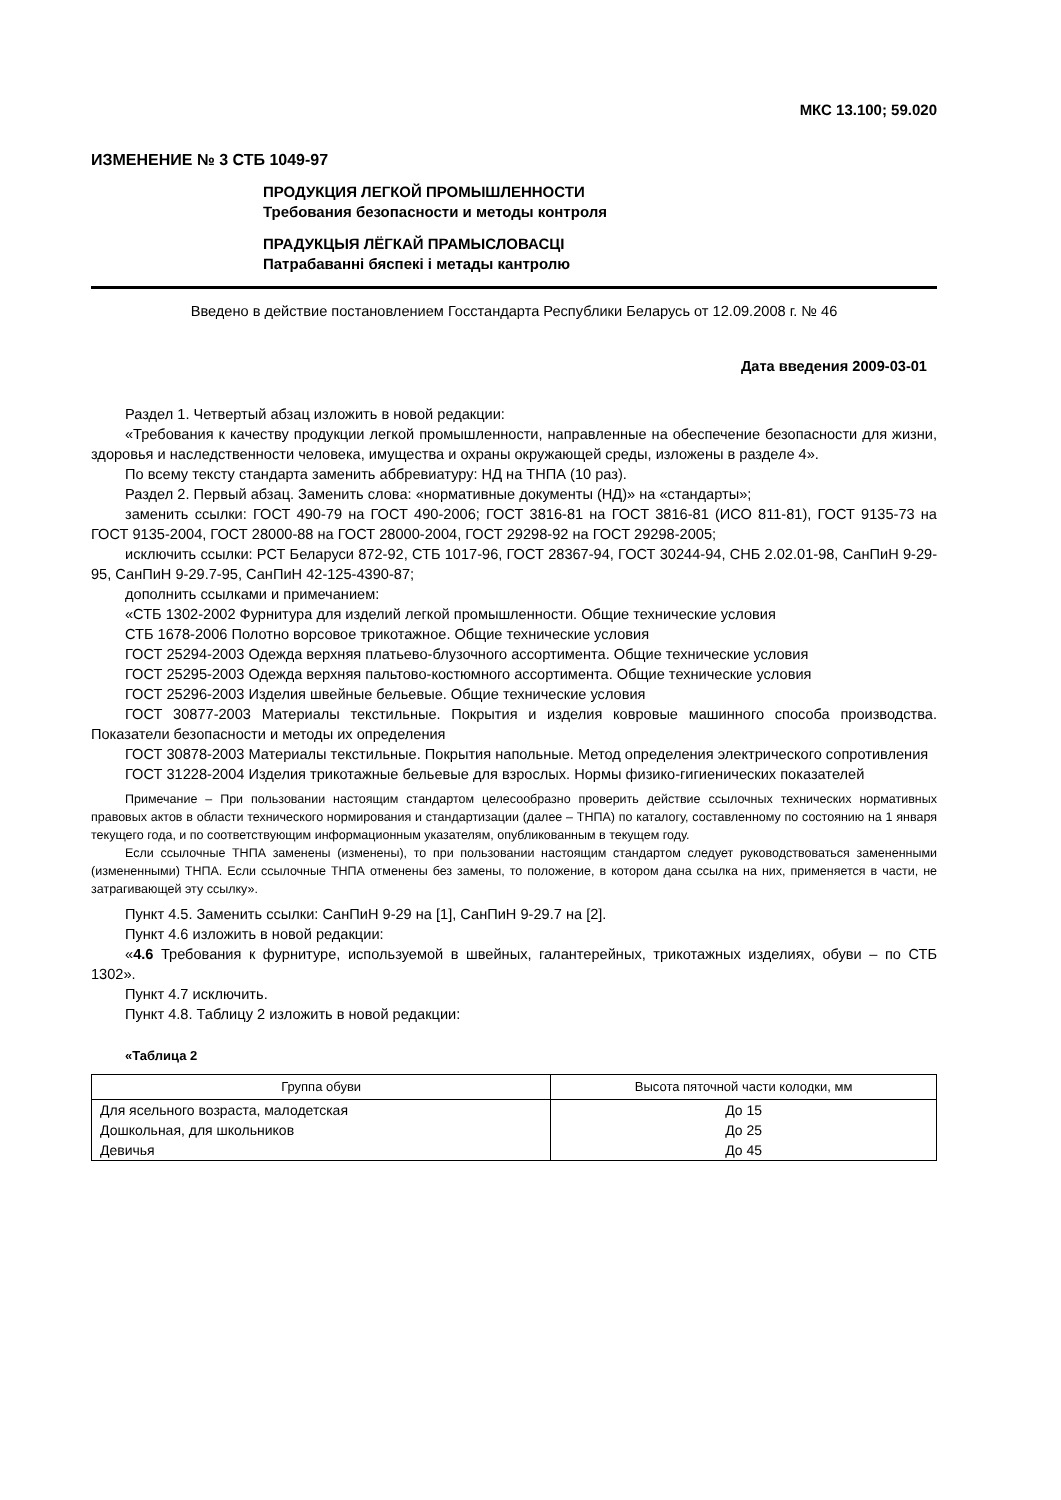МКС 13.100; 59.020
ИЗМЕНЕНИЕ № 3 СТБ 1049-97
ПРОДУКЦИЯ ЛЕГКОЙ ПРОМЫШЛЕННОСТИ
Требования безопасности и методы контроля
ПРАДУКЦЫЯ ЛЁГКАЙ ПРАМЫСЛОВАСЦІ
Патрабаванні бяспекі і метады кантролю
Введено в действие постановлением Госстандарта Республики Беларусь от 12.09.2008 г. № 46
Дата введения 2009-03-01
Раздел 1. Четвертый абзац изложить в новой редакции:
«Требования к качеству продукции легкой промышленности, направленные на обеспечение безопасности для жизни, здоровья и наследственности человека, имущества и охраны окружающей среды, изложены в разделе 4».
По всему тексту стандарта заменить аббревиатуру: НД на ТНПА (10 раз).
Раздел 2. Первый абзац. Заменить слова: «нормативные документы (НД)» на «стандарты»;
заменить ссылки: ГОСТ 490-79 на ГОСТ 490-2006; ГОСТ 3816-81 на ГОСТ 3816-81 (ИСО 811-81), ГОСТ 9135-73 на ГОСТ 9135-2004, ГОСТ 28000-88 на ГОСТ 28000-2004, ГОСТ 29298-92 на ГОСТ 29298-2005;
исключить ссылки: РСТ Беларуси 872-92, СТБ 1017-96, ГОСТ 28367-94, ГОСТ 30244-94, СНБ 2.02.01-98, СанПиН 9-29-95, СанПиН 9-29.7-95, СанПиН 42-125-4390-87;
дополнить ссылками и примечанием:
«СТБ 1302-2002 Фурнитура для изделий легкой промышленности. Общие технические условия
СТБ 1678-2006 Полотно ворсовое трикотажное. Общие технические условия
ГОСТ 25294-2003 Одежда верхняя платьево-блузочного ассортимента. Общие технические условия
ГОСТ 25295-2003 Одежда верхняя пальтово-костюмного ассортимента. Общие технические условия
ГОСТ 25296-2003 Изделия швейные бельевые. Общие технические условия
ГОСТ 30877-2003 Материалы текстильные. Покрытия и изделия ковровые машинного способа производства. Показатели безопасности и методы их определения
ГОСТ 30878-2003 Материалы текстильные. Покрытия напольные. Метод определения электрического сопротивления
ГОСТ 31228-2004 Изделия трикотажные бельевые для взрослых. Нормы физико-гигиенических показателей
Примечание – При пользовании настоящим стандартом целесообразно проверить действие ссылочных технических нормативных правовых актов в области технического нормирования и стандартизации (далее – ТНПА) по каталогу, составленному по состоянию на 1 января текущего года, и по соответствующим информационным указателям, опубликованным в текущем году.
Если ссылочные ТНПА заменены (изменены), то при пользовании настоящим стандартом следует руководствоваться замененными (измененными) ТНПА. Если ссылочные ТНПА отменены без замены, то положение, в котором дана ссылка на них, применяется в части, не затрагивающей эту ссылку».
Пункт 4.5. Заменить ссылки: СанПиН 9-29 на [1], СанПиН 9-29.7 на [2].
Пункт 4.6 изложить в новой редакции:
«4.6 Требования к фурнитуре, используемой в швейных, галантерейных, трикотажных изделиях, обуви – по СТБ 1302».
Пункт 4.7 исключить.
Пункт 4.8. Таблицу 2 изложить в новой редакции:
«Таблица 2
| Группа обуви | Высота пяточной части колодки, мм |
| --- | --- |
| Для ясельного возраста, малодетская | До 15 |
| Дошкольная, для школьников | До 25 |
| Девичья | До 45 |